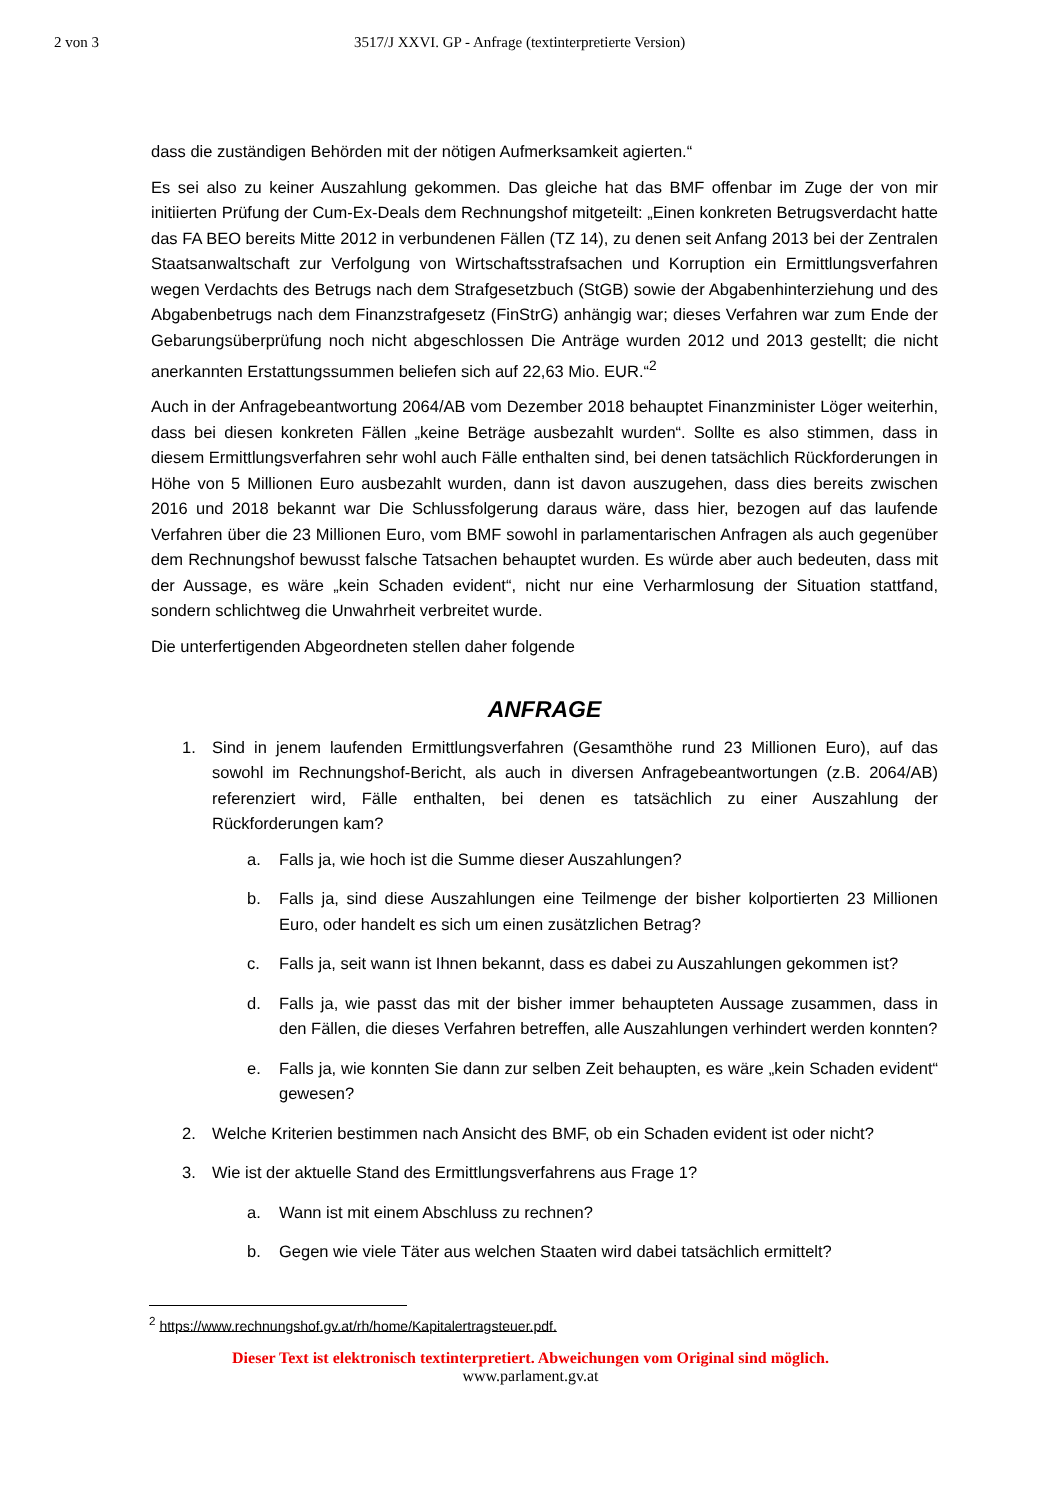2 von 3 3517/J XXVI. GP - Anfrage (textinterpretierte Version)
dass die zuständigen Behörden mit der nötigen Aufmerksamkeit agierten.“
Es sei also zu keiner Auszahlung gekommen. Das gleiche hat das BMF offenbar im Zuge der von mir initiierten Prüfung der Cum-Ex-Deals dem Rechnungshof mitgeteilt: „Einen konkreten Betrugsverdacht hatte das FA BEO bereits Mitte 2012 in verbundenen Fällen (TZ 14), zu denen seit Anfang 2013 bei der Zentralen Staatsanwaltschaft zur Verfolgung von Wirtschaftsstrafsachen und Korruption ein Ermittlungsverfahren wegen Verdachts des Betrugs nach dem Strafgesetzbuch (StGB) sowie der Abgabenhinterziehung und des Abgabenbetrugs nach dem Finanzstrafgesetz (FinStrG) anhängig war; dieses Verfahren war zum Ende der Gebarungsüberprüfung noch nicht abgeschlossen Die Anträge wurden 2012 und 2013 gestellt; die nicht anerkannten Erstattungssummen beliefen sich auf 22,63 Mio. EUR.“<sup>2</sup>
Auch in der Anfragebeantwortung 2064/AB vom Dezember 2018 behauptet Finanzminister Löger weiterhin, dass bei diesen konkreten Fällen „keine Beträge ausbezahlt wurden“. Sollte es also stimmen, dass in diesem Ermittlungsverfahren sehr wohl auch Fälle enthalten sind, bei denen tatsächlich Rückforderungen in Höhe von 5 Millionen Euro ausbezahlt wurden, dann ist davon auszugehen, dass dies bereits zwischen 2016 und 2018 bekannt war Die Schlussfolgerung daraus wäre, dass hier, bezogen auf das laufende Verfahren über die 23 Millionen Euro, vom BMF sowohl in parlamentarischen Anfragen als auch gegenüber dem Rechnungshof bewusst falsche Tatsachen behauptet wurden. Es würde aber auch bedeuten, dass mit der Aussage, es wäre „kein Schaden evident“, nicht nur eine Verharmlosung der Situation stattfand, sondern schlichtweg die Unwahrheit verbreitet wurde.
Die unterfertigenden Abgeordneten stellen daher folgende
ANFRAGE
1. Sind in jenem laufenden Ermittlungsverfahren (Gesamthöhe rund 23 Millionen Euro), auf das sowohl im Rechnungshof-Bericht, als auch in diversen Anfragebeantwortungen (z.B. 2064/AB) referenziert wird, Fälle enthalten, bei denen es tatsächlich zu einer Auszahlung der Rückforderungen kam?
a. Falls ja, wie hoch ist die Summe dieser Auszahlungen?
b. Falls ja, sind diese Auszahlungen eine Teilmenge der bisher kolportierten 23 Millionen Euro, oder handelt es sich um einen zusätzlichen Betrag?
c. Falls ja, seit wann ist Ihnen bekannt, dass es dabei zu Auszahlungen gekommen ist?
d. Falls ja, wie passt das mit der bisher immer behaupteten Aussage zusammen, dass in den Fällen, die dieses Verfahren betreffen, alle Auszahlungen verhindert werden konnten?
e. Falls ja, wie konnten Sie dann zur selben Zeit behaupten, es wäre „kein Schaden evident“ gewesen?
2. Welche Kriterien bestimmen nach Ansicht des BMF, ob ein Schaden evident ist oder nicht?
3. Wie ist der aktuelle Stand des Ermittlungsverfahrens aus Frage 1?
a. Wann ist mit einem Abschluss zu rechnen?
b. Gegen wie viele Täter aus welchen Staaten wird dabei tatsächlich ermittelt?
<sup>2</sup> https://www.rechnungshof.gv.at/rh/home/Kapitalertragsteuer.pdf.
Dieser Text ist elektronisch textinterpretiert. Abweichungen vom Original sind möglich.
www.parlament.gv.at